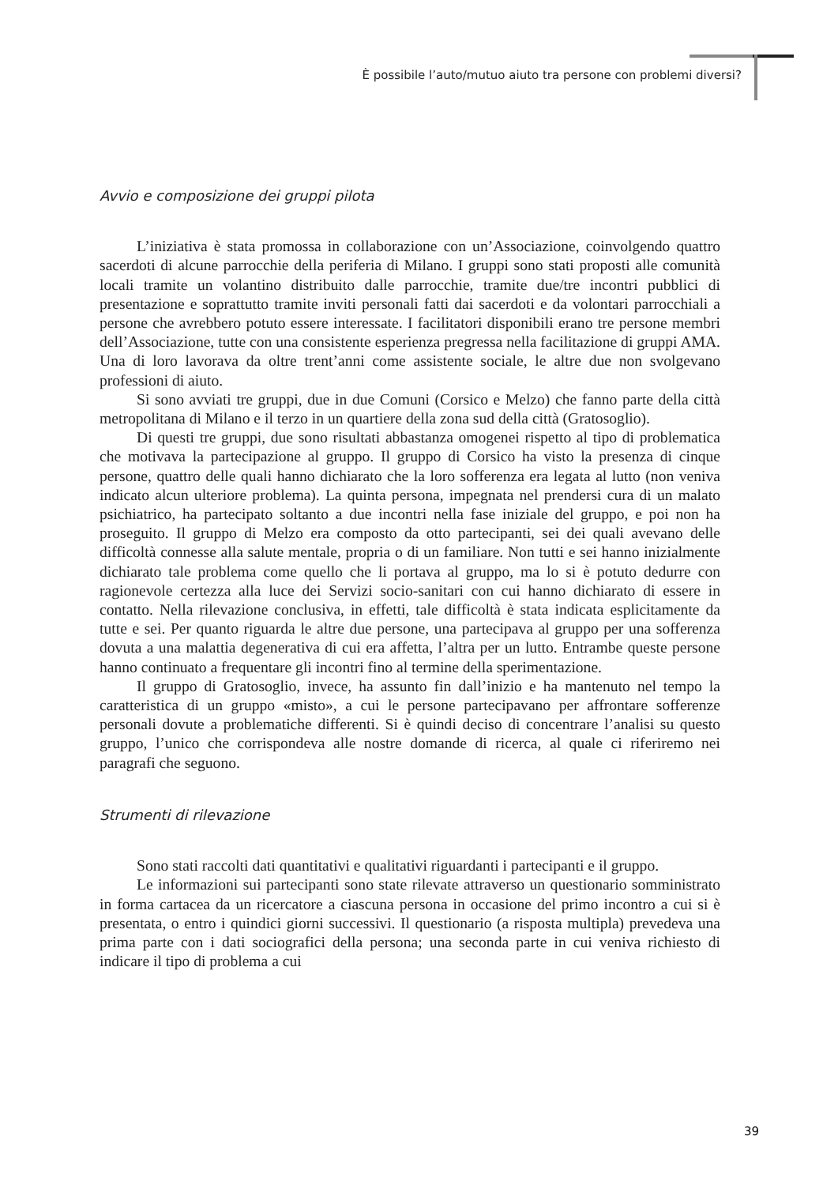È possibile l’auto/mutuo aiuto tra persone con problemi diversi?
Avvio e composizione dei gruppi pilota
L’iniziativa è stata promossa in collaborazione con un’Associazione, coinvolgendo quattro sacerdoti di alcune parrocchie della periferia di Milano. I gruppi sono stati proposti alle comunità locali tramite un volantino distribuito dalle parrocchie, tramite due/tre incontri pubblici di presentazione e soprattutto tramite inviti personali fatti dai sacerdoti e da volontari parrocchiali a persone che avrebbero potuto essere interessate. I facilitatori disponibili erano tre persone membri dell’Associazione, tutte con una consistente esperienza pregressa nella facilitazione di gruppi AMA. Una di loro lavorava da oltre trent’anni come assistente sociale, le altre due non svolgevano professioni di aiuto.
Si sono avviati tre gruppi, due in due Comuni (Corsico e Melzo) che fanno parte della città metropolitana di Milano e il terzo in un quartiere della zona sud della città (Gratosoglio).
Di questi tre gruppi, due sono risultati abbastanza omogenei rispetto al tipo di problematica che motivava la partecipazione al gruppo. Il gruppo di Corsico ha visto la presenza di cinque persone, quattro delle quali hanno dichiarato che la loro sofferenza era legata al lutto (non veniva indicato alcun ulteriore problema). La quinta persona, impegnata nel prendersi cura di un malato psichiatrico, ha partecipato soltanto a due incontri nella fase iniziale del gruppo, e poi non ha proseguito. Il gruppo di Melzo era composto da otto partecipanti, sei dei quali avevano delle difficoltà connesse alla salute mentale, propria o di un familiare. Non tutti e sei hanno inizialmente dichiarato tale problema come quello che li portava al gruppo, ma lo si è potuto dedurre con ragionevole certezza alla luce dei Servizi socio-sanitari con cui hanno dichiarato di essere in contatto. Nella rilevazione conclusiva, in effetti, tale difficoltà è stata indicata esplicitamente da tutte e sei. Per quanto riguarda le altre due persone, una partecipava al gruppo per una sofferenza dovuta a una malattia degenerativa di cui era affetta, l’altra per un lutto. Entrambe queste persone hanno continuato a frequentare gli incontri fino al termine della sperimentazione.
Il gruppo di Gratosoglio, invece, ha assunto fin dall’inizio e ha mantenuto nel tempo la caratteristica di un gruppo «misto», a cui le persone partecipavano per affrontare sofferenze personali dovute a problematiche differenti. Si è quindi deciso di concentrare l’analisi su questo gruppo, l’unico che corrispondeva alle nostre domande di ricerca, al quale ci riferiremo nei paragrafi che seguono.
Strumenti di rilevazione
Sono stati raccolti dati quantitativi e qualitativi riguardanti i partecipanti e il gruppo.
Le informazioni sui partecipanti sono state rilevate attraverso un questionario somministrato in forma cartacea da un ricercatore a ciascuna persona in occasione del primo incontro a cui si è presentata, o entro i quindici giorni successivi. Il questionario (a risposta multipla) prevedeva una prima parte con i dati sociografici della persona; una seconda parte in cui veniva richiesto di indicare il tipo di problema a cui
39